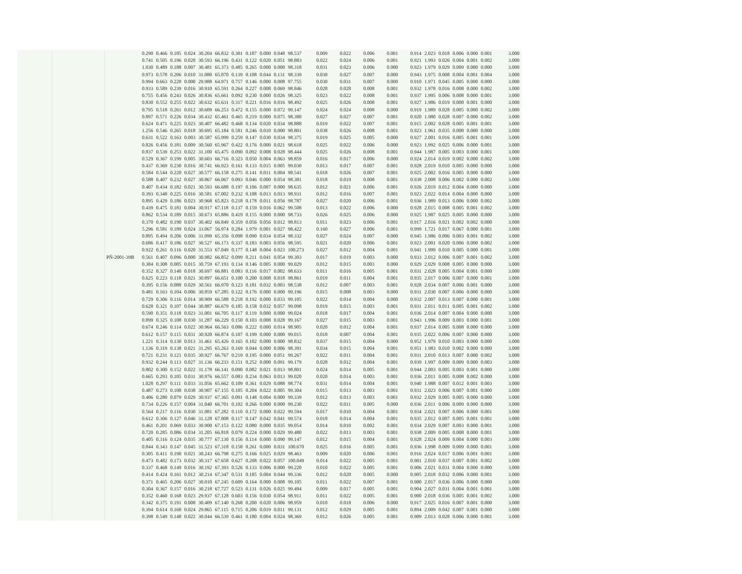| | | | 0.290 | 0.466 | 0.185 | 0.024 | 30.204 | 66.832 | 0.301 | 0.187 | 0.000 | 0.048 | 98.537 | 0.009 | 0.022 | 0.006 | 0.001 | 0.914 | 2.023 | 0.018 | 0.006 | 0.000 | 0.001 | 3.000 |
| | | | 0.741 | 0.505 | 0.196 | 0.028 | 30.593 | 66.196 | 0.431 | 0.122 | 0.020 | 0.051 | 98.883 | 0.022 | 0.024 | 0.006 | 0.001 | 0.921 | 1.993 | 0.026 | 0.004 | 0.001 | 0.002 | 3.000 |
| | | | 1.030 | 0.489 | 0.188 | 0.007 | 30.481 | 65.373 | 0.485 | 0.265 | 0.000 | 0.000 | 98.318 | 0.031 | 0.023 | 0.006 | 0.000 | 0.923 | 1.979 | 0.029 | 0.009 | 0.000 | 0.000 | 3.000 |
| | | | 0.973 | 0.578 | 0.206 | 0.010 | 31.080 | 65.070 | 0.139 | 0.108 | 0.044 | 0.131 | 98.339 | 0.030 | 0.027 | 0.007 | 0.000 | 0.943 | 1.975 | 0.008 | 0.004 | 0.001 | 0.004 | 3.000 |
| | | | 0.994 | 0.663 | 0.228 | 0.000 | 29.988 | 64.971 | 0.757 | 0.146 | 0.000 | 0.008 | 97.755 | 0.030 | 0.031 | 0.007 | 0.000 | 0.910 | 1.971 | 0.045 | 0.005 | 0.000 | 0.000 | 3.000 |
| | | | 0.933 | 0.589 | 0.239 | 0.016 | 30.910 | 65.591 | 0.264 | 0.227 | 0.008 | 0.069 | 98.846 | 0.028 | 0.028 | 0.008 | 0.001 | 0.932 | 1.978 | 0.016 | 0.008 | 0.000 | 0.002 | 3.000 |
| | | | 0.755 | 0.456 | 0.243 | 0.026 | 30.836 | 65.661 | 0.092 | 0.230 | 0.000 | 0.026 | 98.325 | 0.023 | 0.022 | 0.008 | 0.001 | 0.937 | 1.995 | 0.006 | 0.008 | 0.000 | 0.001 | 3.000 |
| | | | 0.830 | 0.552 | 0.255 | 0.022 | 30.632 | 65.631 | 0.317 | 0.221 | 0.016 | 0.016 | 98.492 | 0.025 | 0.026 | 0.008 | 0.001 | 0.927 | 1.986 | 0.019 | 0.008 | 0.001 | 0.000 | 3.000 |
| | | | 0.795 | 0.518 | 0.261 | 0.012 | 30.609 | 66.253 | 0.472 | 0.155 | 0.000 | 0.072 | 99.147 | 0.024 | 0.024 | 0.008 | 0.000 | 0.919 | 1.989 | 0.028 | 0.005 | 0.000 | 0.002 | 3.000 |
| | | | 0.897 | 0.571 | 0.226 | 0.034 | 30.432 | 65.461 | 0.465 | 0.219 | 0.000 | 0.075 | 98.380 | 0.027 | 0.027 | 0.007 | 0.001 | 0.920 | 1.980 | 0.028 | 0.007 | 0.000 | 0.002 | 3.000 |
| | | | 0.624 | 0.471 | 0.225 | 0.023 | 30.407 | 66.482 | 0.468 | 0.134 | 0.020 | 0.034 | 98.888 | 0.019 | 0.022 | 0.007 | 0.001 | 0.915 | 2.002 | 0.028 | 0.005 | 0.001 | 0.001 | 3.000 |
| | | | 1.256 | 0.546 | 0.265 | 0.018 | 30.695 | 65.184 | 0.581 | 0.246 | 0.010 | 0.000 | 98.801 | 0.038 | 0.026 | 0.008 | 0.001 | 0.923 | 1.961 | 0.035 | 0.008 | 0.000 | 0.000 | 3.000 |
| | | | 0.631 | 0.522 | 0.163 | 0.003 | 30.587 | 65.999 | 0.259 | 0.147 | 0.030 | 0.034 | 98.375 | 0.019 | 0.025 | 0.005 | 0.000 | 0.927 | 2.001 | 0.016 | 0.005 | 0.001 | 0.001 | 3.000 |
| | | | 0.826 | 0.456 | 0.181 | 0.009 | 30.560 | 65.967 | 0.422 | 0.176 | 0.000 | 0.021 | 98.618 | 0.025 | 0.022 | 0.006 | 0.000 | 0.923 | 1.992 | 0.025 | 0.006 | 0.000 | 0.001 | 3.000 |
| | | | 0.837 | 0.539 | 0.253 | 0.022 | 31.100 | 65.475 | 0.090 | 0.092 | 0.008 | 0.028 | 98.444 | 0.025 | 0.026 | 0.008 | 0.001 | 0.944 | 1.987 | 0.005 | 0.003 | 0.000 | 0.001 | 3.000 |
| | | | 0.529 | 0.367 | 0.199 | 0.005 | 30.603 | 66.716 | 0.323 | 0.050 | 0.004 | 0.063 | 98.859 | 0.016 | 0.017 | 0.006 | 0.000 | 0.924 | 2.014 | 0.019 | 0.002 | 0.000 | 0.002 | 3.000 |
| | | | 0.437 | 0.369 | 0.230 | 0.016 | 30.741 | 66.923 | 0.161 | 0.133 | 0.015 | 0.005 | 99.030 | 0.013 | 0.017 | 0.007 | 0.001 | 0.928 | 2.019 | 0.010 | 0.005 | 0.000 | 0.000 | 3.000 |
| | | | 0.584 | 0.544 | 0.220 | 0.027 | 30.577 | 66.158 | 0.275 | 0.141 | 0.011 | 0.004 | 98.541 | 0.018 | 0.026 | 0.007 | 0.001 | 0.925 | 2.002 | 0.016 | 0.005 | 0.000 | 0.000 | 3.000 |
| | | | 0.588 | 0.407 | 0.232 | 0.027 | 30.867 | 66.067 | 0.093 | 0.046 | 0.000 | 0.054 | 98.381 | 0.018 | 0.019 | 0.008 | 0.001 | 0.938 | 2.008 | 0.006 | 0.002 | 0.000 | 0.002 | 3.000 |
| | | | 0.407 | 0.434 | 0.182 | 0.021 | 30.593 | 66.688 | 0.197 | 0.106 | 0.007 | 0.000 | 98.635 | 0.012 | 0.021 | 0.006 | 0.001 | 0.926 | 2.019 | 0.012 | 0.004 | 0.000 | 0.000 | 3.000 |
| | | | 0.393 | 0.348 | 0.225 | 0.016 | 30.581 | 67.002 | 0.232 | 0.108 | 0.013 | 0.013 | 98.931 | 0.012 | 0.016 | 0.007 | 0.001 | 0.923 | 2.022 | 0.014 | 0.004 | 0.000 | 0.000 | 3.000 |
| | | | 0.895 | 0.429 | 0.186 | 0.023 | 30.968 | 65.823 | 0.218 | 0.178 | 0.011 | 0.056 | 98.787 | 0.027 | 0.020 | 0.006 | 0.001 | 0.936 | 1.989 | 0.013 | 0.006 | 0.000 | 0.002 | 3.000 |
| | | | 0.439 | 0.475 | 0.181 | 0.004 | 30.917 | 67.118 | 0.137 | 0.159 | 0.016 | 0.062 | 99.508 | 0.013 | 0.022 | 0.006 | 0.000 | 0.928 | 2.015 | 0.008 | 0.005 | 0.001 | 0.002 | 3.000 |
| | | | 0.862 | 0.534 | 0.189 | 0.015 | 30.673 | 65.886 | 0.419 | 0.155 | 0.000 | 0.000 | 98.733 | 0.026 | 0.025 | 0.006 | 0.000 | 0.925 | 1.987 | 0.025 | 0.005 | 0.000 | 0.000 | 3.000 |
| | | | 0.370 | 0.482 | 0.190 | 0.037 | 30.402 | 66.849 | 0.359 | 0.056 | 0.056 | 0.012 | 98.813 | 0.011 | 0.023 | 0.006 | 0.001 | 0.917 | 2.016 | 0.021 | 0.002 | 0.002 | 0.000 | 3.000 |
| | | | 5.296 | 0.581 | 0.189 | 0.024 | 33.067 | 56.974 | 0.284 | 1.979 | 0.001 | 0.027 | 98.422 | 0.160 | 0.027 | 0.006 | 0.001 | 0.999 | 1.721 | 0.017 | 0.067 | 0.000 | 0.001 | 3.000 |
| | | | 0.895 | 0.494 | 0.206 | 0.006 | 31.099 | 65.356 | 0.098 | 0.090 | 0.034 | 0.054 | 98.332 | 0.027 | 0.024 | 0.007 | 0.000 | 0.945 | 1.986 | 0.006 | 0.003 | 0.001 | 0.002 | 3.000 |
| | | | 0.686 | 0.417 | 0.186 | 0.027 | 30.527 | 66.173 | 0.337 | 0.183 | 0.003 | 0.056 | 98.595 | 0.021 | 0.020 | 0.006 | 0.001 | 0.923 | 2.001 | 0.020 | 0.006 | 0.000 | 0.002 | 3.000 |
| | | | 0.922 | 0.261 | 0.116 | 0.020 | 31.553 | 67.049 | 0.177 | 0.148 | 0.004 | 0.023 | 100.273 | 0.027 | 0.012 | 0.004 | 0.001 | 0.941 | 1.999 | 0.010 | 0.005 | 0.000 | 0.001 | 3.000 |
| | | PÑ-2001-39B | 0.561 | 0.407 | 0.096 | 0.000 | 30.982 | 66.852 | 0.099 | 0.211 | 0.041 | 0.054 | 99.303 | 0.017 | 0.019 | 0.003 | 0.000 | 0.933 | 2.012 | 0.006 | 0.007 | 0.001 | 0.002 | 3.000 |
| | | | 0.384 | 0.308 | 0.085 | 0.015 | 30.759 | 67.193 | 0.134 | 0.146 | 0.005 | 0.000 | 99.029 | 0.012 | 0.015 | 0.003 | 0.000 | 0.929 | 2.029 | 0.008 | 0.005 | 0.000 | 0.000 | 3.000 |
| | | | 0.352 | 0.327 | 0.140 | 0.018 | 30.697 | 66.881 | 0.083 | 0.116 | 0.017 | 0.002 | 98.633 | 0.011 | 0.016 | 0.005 | 0.001 | 0.931 | 2.028 | 0.005 | 0.004 | 0.001 | 0.000 | 3.000 |
| | | | 0.625 | 0.223 | 0.118 | 0.021 | 30.897 | 66.651 | 0.100 | 0.200 | 0.008 | 0.018 | 98.861 | 0.019 | 0.011 | 0.004 | 0.001 | 0.935 | 2.017 | 0.006 | 0.007 | 0.000 | 0.001 | 3.000 |
| | | | 0.395 | 0.156 | 0.088 | 0.029 | 30.561 | 66.970 | 0.123 | 0.181 | 0.032 | 0.003 | 98.538 | 0.012 | 0.007 | 0.003 | 0.001 | 0.928 | 2.034 | 0.007 | 0.006 | 0.001 | 0.000 | 3.000 |
| | | | 0.481 | 0.163 | 0.104 | 0.006 | 30.859 | 67.285 | 0.122 | 0.176 | 0.000 | 0.000 | 99.196 | 0.015 | 0.008 | 0.003 | 0.000 | 0.931 | 2.030 | 0.007 | 0.006 | 0.000 | 0.000 | 3.000 |
| | | | 0.729 | 0.306 | 0.116 | 0.014 | 30.909 | 66.588 | 0.218 | 0.192 | 0.000 | 0.033 | 99.105 | 0.022 | 0.014 | 0.004 | 0.000 | 0.932 | 2.007 | 0.013 | 0.007 | 0.000 | 0.001 | 3.000 |
| | | | 0.628 | 0.321 | 0.107 | 0.044 | 30.887 | 66.679 | 0.185 | 0.158 | 0.032 | 0.057 | 99.098 | 0.019 | 0.015 | 0.003 | 0.001 | 0.931 | 2.011 | 0.011 | 0.005 | 0.001 | 0.002 | 3.000 |
| | | | 0.590 | 0.351 | 0.118 | 0.023 | 31.001 | 66.705 | 0.117 | 0.119 | 0.000 | 0.000 | 99.024 | 0.018 | 0.017 | 0.004 | 0.001 | 0.936 | 2.014 | 0.007 | 0.004 | 0.000 | 0.000 | 3.000 |
| | | | 0.899 | 0.325 | 0.108 | 0.030 | 31.287 | 66.229 | 0.150 | 0.103 | 0.008 | 0.028 | 99.167 | 0.027 | 0.015 | 0.003 | 0.001 | 0.943 | 1.996 | 0.009 | 0.003 | 0.000 | 0.001 | 3.000 |
| | | | 0.674 | 0.246 | 0.114 | 0.022 | 30.964 | 66.563 | 0.086 | 0.222 | 0.000 | 0.014 | 98.905 | 0.020 | 0.012 | 0.004 | 0.001 | 0.937 | 2.014 | 0.005 | 0.008 | 0.000 | 0.000 | 3.000 |
| | | | 0.612 | 0.157 | 0.115 | 0.031 | 30.920 | 66.874 | 0.107 | 0.199 | 0.000 | 0.000 | 99.015 | 0.018 | 0.007 | 0.004 | 0.001 | 0.935 | 2.022 | 0.006 | 0.007 | 0.000 | 0.000 | 3.000 |
| | | | 1.221 | 0.314 | 0.130 | 0.013 | 31.461 | 65.426 | 0.165 | 0.102 | 0.000 | 0.000 | 98.832 | 0.037 | 0.015 | 0.004 | 0.000 | 0.952 | 1.979 | 0.010 | 0.003 | 0.000 | 0.000 | 3.000 |
| | | | 1.136 | 0.319 | 0.138 | 0.021 | 31.295 | 65.263 | 0.169 | 0.044 | 0.000 | 0.006 | 98.391 | 0.034 | 0.015 | 0.004 | 0.001 | 0.951 | 1.983 | 0.010 | 0.002 | 0.000 | 0.000 | 3.000 |
| | | | 0.721 | 0.231 | 0.121 | 0.035 | 30.927 | 66.767 | 0.219 | 0.195 | 0.000 | 0.051 | 99.267 | 0.022 | 0.011 | 0.004 | 0.001 | 0.931 | 2.010 | 0.013 | 0.007 | 0.000 | 0.002 | 3.000 |
| | | | 0.932 | 0.244 | 0.113 | 0.027 | 31.136 | 66.233 | 0.151 | 0.252 | 0.000 | 0.091 | 99.179 | 0.028 | 0.012 | 0.004 | 0.001 | 0.939 | 1.997 | 0.009 | 0.009 | 0.000 | 0.003 | 3.000 |
| | | | 0.802 | 0.300 | 0.152 | 0.022 | 31.178 | 66.141 | 0.090 | 0.082 | 0.021 | 0.013 | 98.801 | 0.024 | 0.014 | 0.005 | 0.001 | 0.944 | 2.003 | 0.005 | 0.003 | 0.001 | 0.000 | 3.000 |
| | | | 0.665 | 0.293 | 0.105 | 0.031 | 30.976 | 66.557 | 0.083 | 0.234 | 0.063 | 0.013 | 99.020 | 0.020 | 0.014 | 0.003 | 0.001 | 0.936 | 2.011 | 0.005 | 0.008 | 0.002 | 0.000 | 3.000 |
| | | | 1.028 | 0.297 | 0.111 | 0.033 | 31.056 | 65.662 | 0.109 | 0.361 | 0.029 | 0.088 | 98.774 | 0.031 | 0.014 | 0.004 | 0.001 | 0.940 | 1.988 | 0.007 | 0.012 | 0.001 | 0.003 | 3.000 |
| | | | 0.487 | 0.273 | 0.108 | 0.038 | 30.907 | 67.155 | 0.105 | 0.204 | 0.022 | 0.005 | 99.304 | 0.015 | 0.013 | 0.003 | 0.001 | 0.931 | 2.023 | 0.006 | 0.007 | 0.001 | 0.000 | 3.000 |
| | | | 0.406 | 0.280 | 0.079 | 0.029 | 30.937 | 67.365 | 0.091 | 0.148 | 0.004 | 0.000 | 99.339 | 0.012 | 0.013 | 0.003 | 0.001 | 0.932 | 2.029 | 0.005 | 0.005 | 0.000 | 0.000 | 3.000 |
| | | | 0.734 | 0.226 | 0.157 | 0.004 | 31.040 | 66.701 | 0.102 | 0.266 | 0.000 | 0.000 | 99.230 | 0.022 | 0.011 | 0.005 | 0.000 | 0.936 | 2.011 | 0.006 | 0.009 | 0.000 | 0.000 | 3.000 |
| | | | 0.564 | 0.217 | 0.116 | 0.030 | 31.081 | 67.282 | 0.110 | 0.172 | 0.000 | 0.022 | 99.594 | 0.017 | 0.010 | 0.004 | 0.001 | 0.934 | 2.021 | 0.007 | 0.006 | 0.000 | 0.001 | 3.000 |
| | | | 0.612 | 0.306 | 0.127 | 0.046 | 31.128 | 67.008 | 0.117 | 0.147 | 0.042 | 0.041 | 99.574 | 0.018 | 0.014 | 0.004 | 0.001 | 0.935 | 2.012 | 0.007 | 0.005 | 0.001 | 0.001 | 3.000 |
| | | | 0.461 | 0.201 | 0.069 | 0.033 | 30.900 | 67.153 | 0.122 | 0.080 | 0.000 | 0.035 | 99.054 | 0.014 | 0.010 | 0.002 | 0.001 | 0.934 | 2.029 | 0.007 | 0.003 | 0.000 | 0.001 | 3.000 |
| | | | 0.720 | 0.285 | 0.086 | 0.034 | 31.205 | 66.818 | 0.079 | 0.224 | 0.000 | 0.029 | 99.480 | 0.022 | 0.013 | 0.003 | 0.001 | 0.938 | 2.009 | 0.005 | 0.008 | 0.000 | 0.001 | 3.000 |
| | | | 0.405 | 0.316 | 0.124 | 0.035 | 30.777 | 67.130 | 0.156 | 0.114 | 0.000 | 0.090 | 99.147 | 0.012 | 0.015 | 0.004 | 0.001 | 0.928 | 2.024 | 0.009 | 0.004 | 0.000 | 0.003 | 3.000 |
| | | | 0.844 | 0.343 | 0.147 | 0.045 | 31.523 | 67.318 | 0.158 | 0.261 | 0.000 | 0.031 | 100.670 | 0.025 | 0.016 | 0.005 | 0.001 | 0.936 | 1.998 | 0.009 | 0.009 | 0.000 | 0.001 | 3.000 |
| | | | 0.305 | 0.411 | 0.190 | 0.021 | 30.243 | 66.798 | 0.275 | 0.166 | 0.025 | 0.029 | 98.463 | 0.009 | 0.020 | 0.006 | 0.001 | 0.916 | 2.024 | 0.017 | 0.006 | 0.001 | 0.001 | 3.000 |
| | | | 0.473 | 0.482 | 0.173 | 0.032 | 30.317 | 67.658 | 0.627 | 0.208 | 0.022 | 0.057 | 100.049 | 0.014 | 0.022 | 0.005 | 0.001 | 0.901 | 2.010 | 0.037 | 0.007 | 0.001 | 0.002 | 3.000 |
| | | | 0.337 | 0.468 | 0.149 | 0.016 | 30.192 | 67.393 | 0.526 | 0.133 | 0.006 | 0.000 | 99.220 | 0.010 | 0.022 | 0.005 | 0.001 | 0.906 | 2.021 | 0.031 | 0.004 | 0.000 | 0.000 | 3.000 |
| | | | 0.414 | 0.424 | 0.161 | 0.012 | 30.214 | 67.347 | 0.531 | 0.185 | 0.004 | 0.044 | 99.336 | 0.012 | 0.020 | 0.005 | 0.000 | 0.905 | 2.018 | 0.032 | 0.006 | 0.000 | 0.001 | 3.000 |
| | | | 0.371 | 0.465 | 0.206 | 0.027 | 30.010 | 67.245 | 0.609 | 0.164 | 0.000 | 0.008 | 99.105 | 0.011 | 0.022 | 0.007 | 0.001 | 0.900 | 2.017 | 0.036 | 0.006 | 0.000 | 0.000 | 3.000 |
| | | | 0.304 | 0.367 | 0.157 | 0.016 | 30.218 | 67.727 | 0.523 | 0.131 | 0.026 | 0.025 | 99.494 | 0.009 | 0.017 | 0.005 | 0.001 | 0.904 | 2.027 | 0.031 | 0.004 | 0.001 | 0.001 | 3.000 |
| | | | 0.352 | 0.460 | 0.168 | 0.023 | 29.937 | 67.128 | 0.603 | 0.156 | 0.030 | 0.054 | 98.911 | 0.011 | 0.022 | 0.005 | 0.001 | 0.900 | 2.018 | 0.036 | 0.005 | 0.001 | 0.002 | 3.000 |
| | | | 0.342 | 0.375 | 0.191 | 0.008 | 30.409 | 67.140 | 0.268 | 0.200 | 0.020 | 0.006 | 98.959 | 0.010 | 0.018 | 0.006 | 0.000 | 0.917 | 2.025 | 0.016 | 0.007 | 0.001 | 0.000 | 3.000 |
| | | | 0.394 | 0.614 | 0.168 | 0.024 | 29.865 | 67.115 | 0.715 | 0.206 | 0.019 | 0.011 | 99.131 | 0.012 | 0.029 | 0.005 | 0.001 | 0.894 | 2.009 | 0.042 | 0.007 | 0.001 | 0.000 | 3.000 |
| | | | 0.398 | 0.549 | 0.148 | 0.022 | 30.044 | 66.539 | 0.461 | 0.180 | 0.004 | 0.024 | 98.369 | 0.012 | 0.026 | 0.005 | 0.001 | 0.909 | 2.013 | 0.028 | 0.006 | 0.000 | 0.001 | 3.000 |